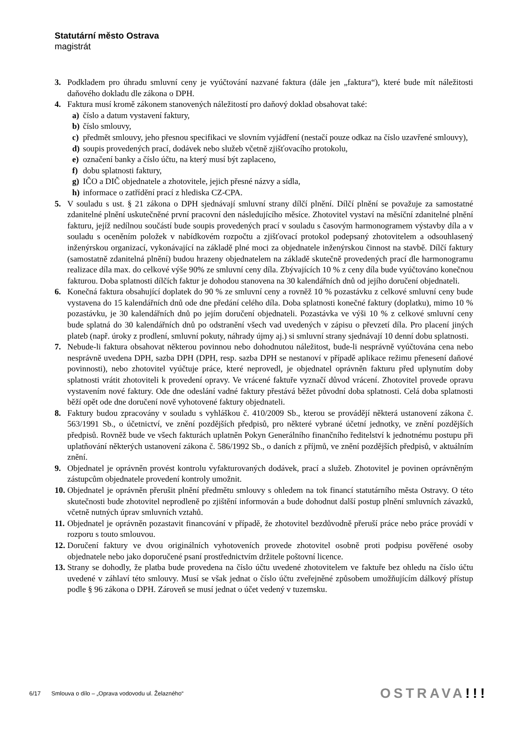Statutární město Ostrava
magistrát
3. Podkladem pro úhradu smluvní ceny je vyúčtování nazvané faktura (dále jen „faktura“), které bude mít náležitosti daňového dokladu dle zákona o DPH.
4. Faktura musí kromě zákonem stanovených náležitostí pro daňový doklad obsahovat také:
a) číslo a datum vystavení faktury,
b) číslo smlouvy,
c) předmět smlouvy, jeho přesnou specifikaci ve slovním vyjádření (nestačí pouze odkaz na číslo uzavřené smlouvy),
d) soupis provedených prací, dodávek nebo služeb včetně zjišťovacího protokolu,
e) označení banky a číslo účtu, na který musí být zaplaceno,
f) dobu splatnosti faktury,
g) IČO a DIČ objednatele a zhotovitele, jejich přesné názvy a sídla,
h) informace o zatřídění prací z hlediska CZ-CPA.
5. V souladu s ust. § 21 zákona o DPH sjednávají smluvní strany dílčí plnění. Dílčí plnění se považuje za samostatné zdanitelné plnění uskutečněné první pracovní den následujícího měsíce. Zhotovitel vystaví na měsíční zdanitelné plnění fakturu, jejíž nedílnou součástí bude soupis provedených prací v souladu s časovým harmonogramem výstavby díla a v souladu s oceněním položek v nabídkovém rozpočtu a zjišťovací protokol podepsaný zhotovitelem a odsouhlasený inženýrskou organizací, vykonávající na základě plné moci za objednatele inženýrskou činnost na stavbě. Dílčí faktury (samostatně zdanitelná plnění) budou hrazeny objednatelem na základě skutečně provedených prací dle harmonogramu realizace díla max. do celkové výše 90% ze smluvní ceny díla. Zbývajících 10 % z ceny díla bude vyúčtováno konečnou fakturou. Doba splatnosti dílčích faktur je dohodou stanovena na 30 kalendářních dnů od jejího doručení objednateli.
6. Konečná faktura obsahující doplatek do 90 % ze smluvní ceny a rovněž 10 % pozastávku z celkové smluvní ceny bude vystavena do 15 kalendářních dnů ode dne předání celého díla. Doba splatnosti konečné faktury (doplatku), mimo 10 % pozastávku, je 30 kalendářních dnů po jejím doručení objednateli. Pozastávka ve výši 10 % z celkové smluvní ceny bude splatná do 30 kalendářních dnů po odstranění všech vad uvedených v zápisu o převzetí díla. Pro placení jiných plateb (např. úroky z prodlení, smluvní pokuty, náhrady újmy aj.) si smluvní strany sjednávají 10 denní dobu splatnosti.
7. Nebude-li faktura obsahovat některou povinnou nebo dohodnutou náležitost, bude-li nesprávně vyúčtována cena nebo nesprávně uvedena DPH, sazba DPH (DPH, resp. sazba DPH se nestanoví v případě aplikace režimu přenesení daňové povinnosti), nebo zhotovitel vyúčtuje práce, které neprovedl, je objednatel oprávněn fakturu před uplynutím doby splatnosti vrátit zhotoviteli k provedení opravy. Ve vrácené faktuře vyznačí důvod vrácení. Zhotovitel provede opravu vystavením nové faktury. Ode dne odeslání vadné faktury přestává běžet původní doba splatnosti. Celá doba splatnosti běží opět ode dne doručení nově vyhotovené faktury objednateli.
8. Faktury budou zpracovány v souladu s vyhláškou č. 410/2009 Sb., kterou se provádějí některá ustanovení zákona č. 563/1991 Sb., o účetnictví, ve znění pozdějších předpisů, pro některé vybrané účetní jednotky, ve znění pozdějších předpisů. Rovněž bude ve všech fakturách uplatněn Pokyn Generálního finančního ředitelství k jednotnému postupu při uplatňování některých ustanovení zákona č. 586/1992 Sb., o daních z příjmů, ve znění pozdějších předpisů, v aktuálním znění.
9. Objednatel je oprávněn provést kontrolu vyfakturovaných dodávek, prací a služeb. Zhotovitel je povinen oprávněným zástupcům objednatele provedení kontroly umožnit.
10. Objednatel je oprávněn přerušit plnění předmětu smlouvy s ohledem na tok financí statutárního města Ostravy. O této skutečnosti bude zhotovitel neprodleně po zjištění informován a bude dohodnut další postup plnění smluvních závazků, včetně nutných úprav smluvních vztahů.
11. Objednatel je oprávněn pozastavit financování v případě, že zhotovitel bezdůvodně přeruší práce nebo práce provádí v rozporu s touto smlouvou.
12. Doručení faktury ve dvou originálních vyhotoveních provede zhotovitel osobně proti podpisu pověřené osoby objednatele nebo jako doporučené psaní prostřednictvím držitele poštovní licence.
13. Strany se dohodly, že platba bude provedena na číslo účtu uvedené zhotovitelem ve faktuře bez ohledu na číslo účtu uvedené v záhlaví této smlouvy. Musí se však jednat o číslo účtu zveřejněné způsobem umožňujícím dálkový přístup podle § 96 zákona o DPH. Zároveň se musí jednat o účet vedený v tuzemsku.
6/17 Smlouva o dílo – „Oprava vodovodu ul. Želazného“OSTRAVA!!!